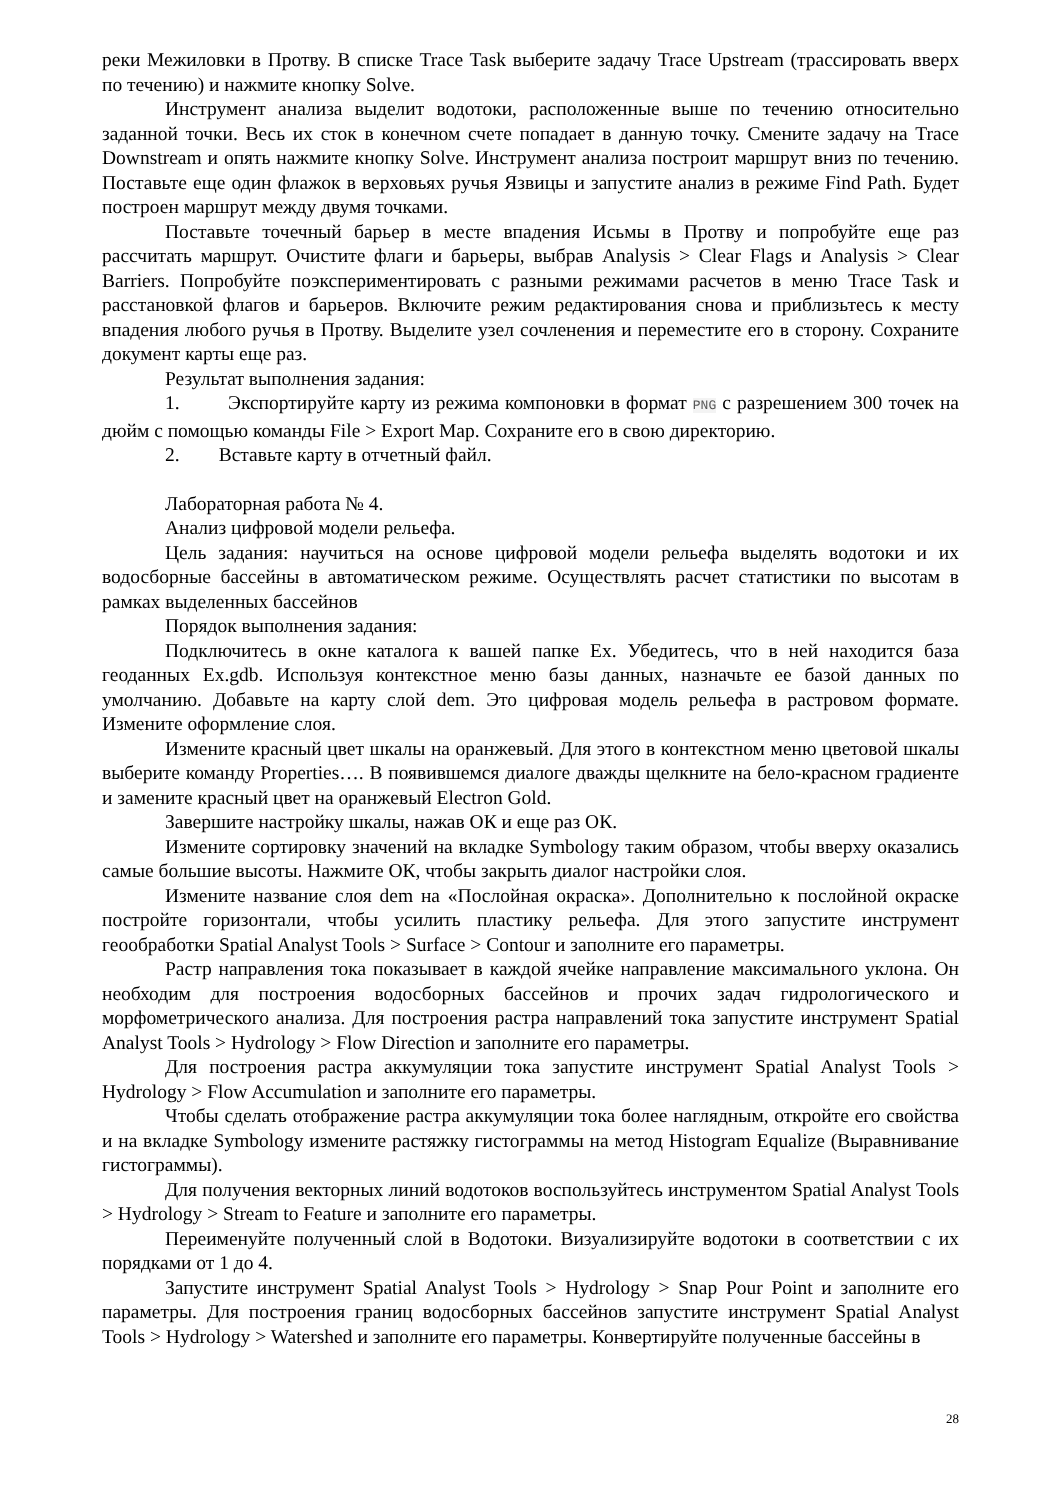реки Межиловки в Протву. В списке Trace Task выберите задачу Trace Upstream (трассировать вверх по течению) и нажмите кнопку Solve.
Инструмент анализа выделит водотоки, расположенные выше по течению относительно заданной точки. Весь их сток в конечном счете попадает в данную точку. Смените задачу на Trace Downstream и опять нажмите кнопку Solve. Инструмент анализа построит маршрут вниз по течению. Поставьте еще один флажок в верховьях ручья Язвицы и запустите анализ в режиме Find Path. Будет построен маршрут между двумя точками.
Поставьте точечный барьер в месте впадения Исьмы в Протву и попробуйте еще раз рассчитать маршрут. Очистите флаги и барьеры, выбрав Analysis > Clear Flags и Analysis > Clear Barriers. Попробуйте поэкспериментировать с разными режимами расчетов в меню Trace Task и расстановкой флагов и барьеров. Включите режим редактирования снова и приблизьтесь к месту впадения любого ручья в Протву. Выделите узел сочленения и переместите его в сторону. Сохраните документ карты еще раз.
Результат выполнения задания:
1. Экспортируйте карту из режима компоновки в формат PNG с разрешением 300 точек на дюйм с помощью команды File > Export Map. Сохраните его в свою директорию.
2. Вставьте карту в отчетный файл.
Лабораторная работа № 4.
Анализ цифровой модели рельефа.
Цель задания: научиться на основе цифровой модели рельефа выделять водотоки и их водосборные бассейны в автоматическом режиме. Осуществлять расчет статистики по высотам в рамках выделенных бассейнов
Порядок выполнения задания:
Подключитесь в окне каталога к вашей папке Ex. Убедитесь, что в ней находится база геоданных Ex.gdb. Используя контекстное меню базы данных, назначьте ее базой данных по умолчанию. Добавьте на карту слой dem. Это цифровая модель рельефа в растровом формате. Измените оформление слоя.
Измените красный цвет шкалы на оранжевый. Для этого в контекстном меню цветовой шкалы выберите команду Properties…. В появившемся диалоге дважды щелкните на бело-красном градиенте и замените красный цвет на оранжевый Electron Gold.
Завершите настройку шкалы, нажав ОК и еще раз ОК.
Измените сортировку значений на вкладке Symbology таким образом, чтобы вверху оказались самые большие высоты. Нажмите ОК, чтобы закрыть диалог настройки слоя.
Измените название слоя dem на «Послойная окраска». Дополнительно к послойной окраске постройте горизонтали, чтобы усилить пластику рельефа. Для этого запустите инструмент геообработки Spatial Analyst Tools > Surface > Contour и заполните его параметры.
Растр направления тока показывает в каждой ячейке направление максимального уклона. Он необходим для построения водосборных бассейнов и прочих задач гидрологического и морфометрического анализа. Для построения растра направлений тока запустите инструмент Spatial Analyst Tools > Hydrology > Flow Direction и заполните его параметры.
Для построения растра аккумуляции тока запустите инструмент Spatial Analyst Tools > Hydrology > Flow Accumulation и заполните его параметры.
Чтобы сделать отображение растра аккумуляции тока более наглядным, откройте его свойства и на вкладке Symbology измените растяжку гистограммы на метод Histogram Equalize (Выравнивание гистограммы).
Для получения векторных линий водотоков воспользуйтесь инструментом Spatial Analyst Tools > Hydrology > Stream to Feature и заполните его параметры.
Переименуйте полученный слой в Водотоки. Визуализируйте водотоки в соответствии с их порядками от 1 до 4.
Запустите инструмент Spatial Analyst Tools > Hydrology > Snap Pour Point и заполните его параметры. Для построения границ водосборных бассейнов запустите инструмент Spatial Analyst Tools > Hydrology > Watershed и заполните его параметры. Конвертируйте полученные бассейны в
28